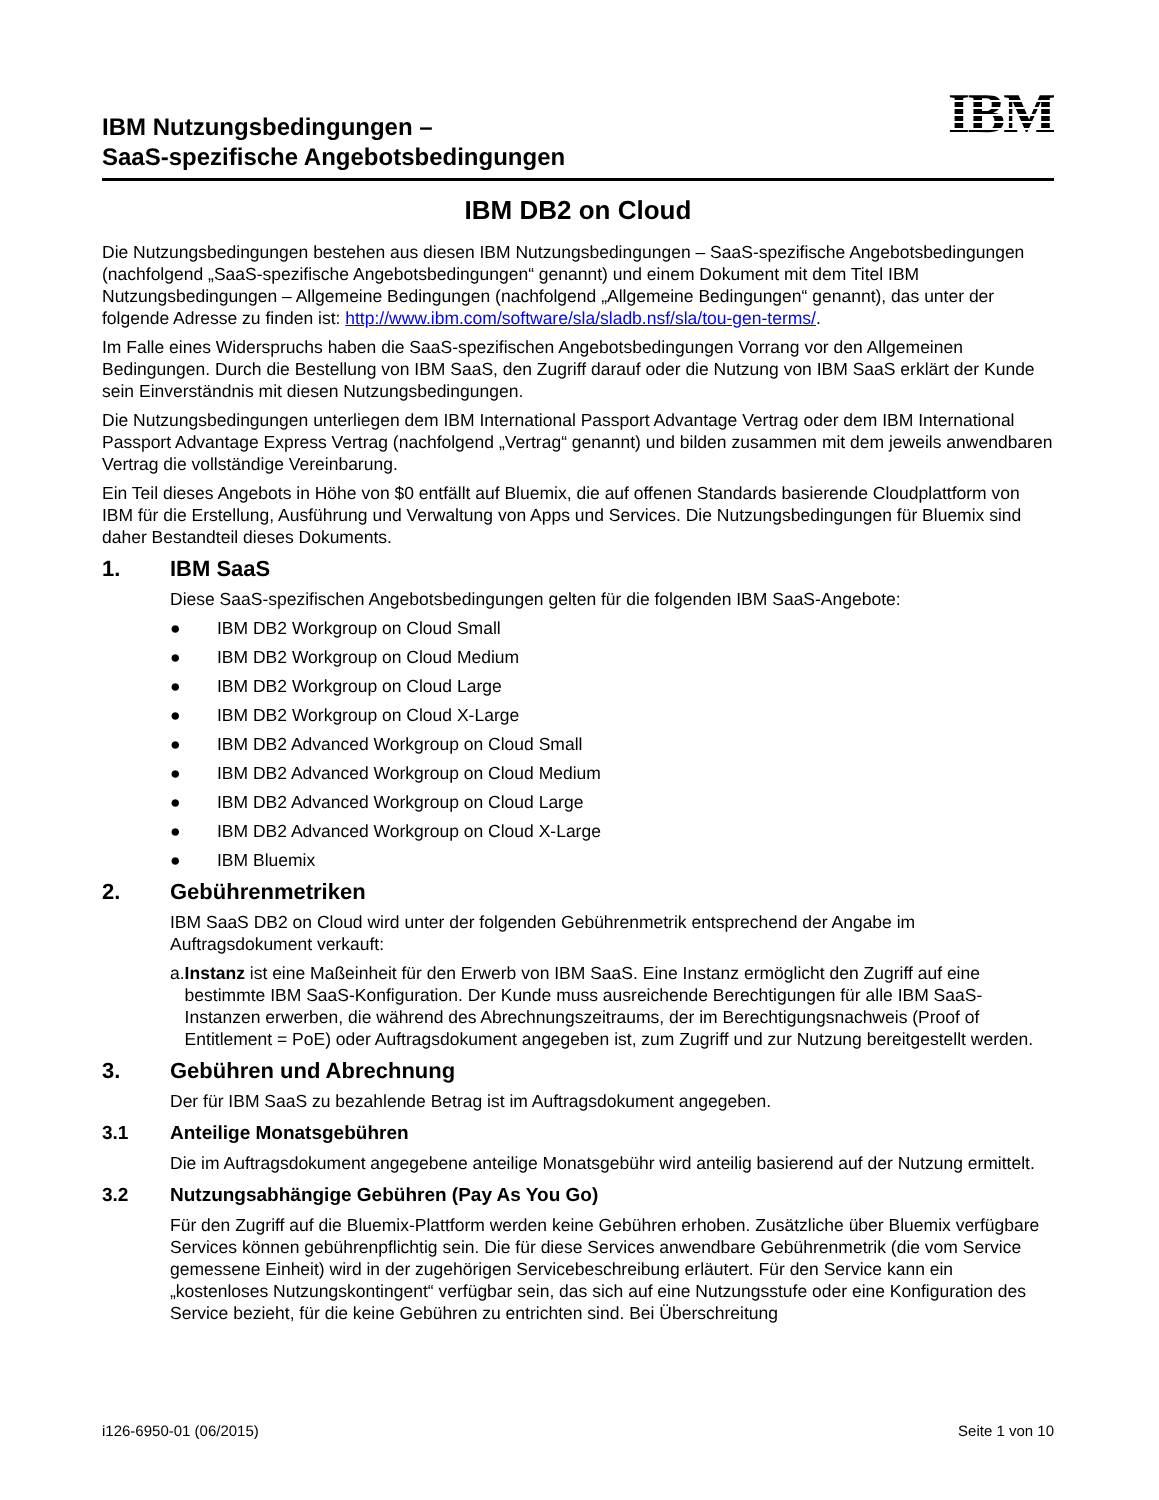IBM Nutzungsbedingungen –
SaaS-spezifische Angebotsbedingungen
IBM
IBM DB2 on Cloud
Die Nutzungsbedingungen bestehen aus diesen IBM Nutzungsbedingungen – SaaS-spezifische Angebotsbedingungen (nachfolgend „SaaS-spezifische Angebotsbedingungen“ genannt) und einem Dokument mit dem Titel IBM Nutzungsbedingungen – Allgemeine Bedingungen (nachfolgend „Allgemeine Bedingungen“ genannt), das unter der folgende Adresse zu finden ist: http://www.ibm.com/software/sla/sladb.nsf/sla/tou-gen-terms/.
Im Falle eines Widerspruchs haben die SaaS-spezifischen Angebotsbedingungen Vorrang vor den Allgemeinen Bedingungen. Durch die Bestellung von IBM SaaS, den Zugriff darauf oder die Nutzung von IBM SaaS erklärt der Kunde sein Einverständnis mit diesen Nutzungsbedingungen.
Die Nutzungsbedingungen unterliegen dem IBM International Passport Advantage Vertrag oder dem IBM International Passport Advantage Express Vertrag (nachfolgend „Vertrag“ genannt) und bilden zusammen mit dem jeweils anwendbaren Vertrag die vollständige Vereinbarung.
Ein Teil dieses Angebots in Höhe von $0 entfällt auf Bluemix, die auf offenen Standards basierende Cloudplattform von IBM für die Erstellung, Ausführung und Verwaltung von Apps und Services. Die Nutzungsbedingungen für Bluemix sind daher Bestandteil dieses Dokuments.
1. IBM SaaS
Diese SaaS-spezifischen Angebotsbedingungen gelten für die folgenden IBM SaaS-Angebote:
● IBM DB2 Workgroup on Cloud Small
● IBM DB2 Workgroup on Cloud Medium
● IBM DB2 Workgroup on Cloud Large
● IBM DB2 Workgroup on Cloud X-Large
● IBM DB2 Advanced Workgroup on Cloud Small
● IBM DB2 Advanced Workgroup on Cloud Medium
● IBM DB2 Advanced Workgroup on Cloud Large
● IBM DB2 Advanced Workgroup on Cloud X-Large
● IBM Bluemix
2. Gebührenmetriken
IBM SaaS DB2 on Cloud wird unter der folgenden Gebührenmetrik entsprechend der Angabe im Auftragsdokument verkauft:
a. Instanz ist eine Maßeinheit für den Erwerb von IBM SaaS. Eine Instanz ermöglicht den Zugriff auf eine bestimmte IBM SaaS-Konfiguration. Der Kunde muss ausreichende Berechtigungen für alle IBM SaaS-Instanzen erwerben, die während des Abrechnungszeitraums, der im Berechtigungsnachweis (Proof of Entitlement = PoE) oder Auftragsdokument angegeben ist, zum Zugriff und zur Nutzung bereitgestellt werden.
3. Gebühren und Abrechnung
Der für IBM SaaS zu bezahlende Betrag ist im Auftragsdokument angegeben.
3.1 Anteilige Monatsgebühren
Die im Auftragsdokument angegebene anteilige Monatsgebühr wird anteilig basierend auf der Nutzung ermittelt.
3.2 Nutzungsabhängige Gebühren (Pay As You Go)
Für den Zugriff auf die Bluemix-Plattform werden keine Gebühren erhoben. Zusätzliche über Bluemix verfügbare Services können gebührenpflichtig sein. Die für diese Services anwendbare Gebührenmetrik (die vom Service gemessene Einheit) wird in der zugehörigen Servicebeschreibung erläutert. Für den Service kann ein „kostenloses Nutzungskontingent“ verfügbar sein, das sich auf eine Nutzungsstufe oder eine Konfiguration des Service bezieht, für die keine Gebühren zu entrichten sind. Bei Überschreitung
i126-6950-01 (06/2015) Seite 1 von 10